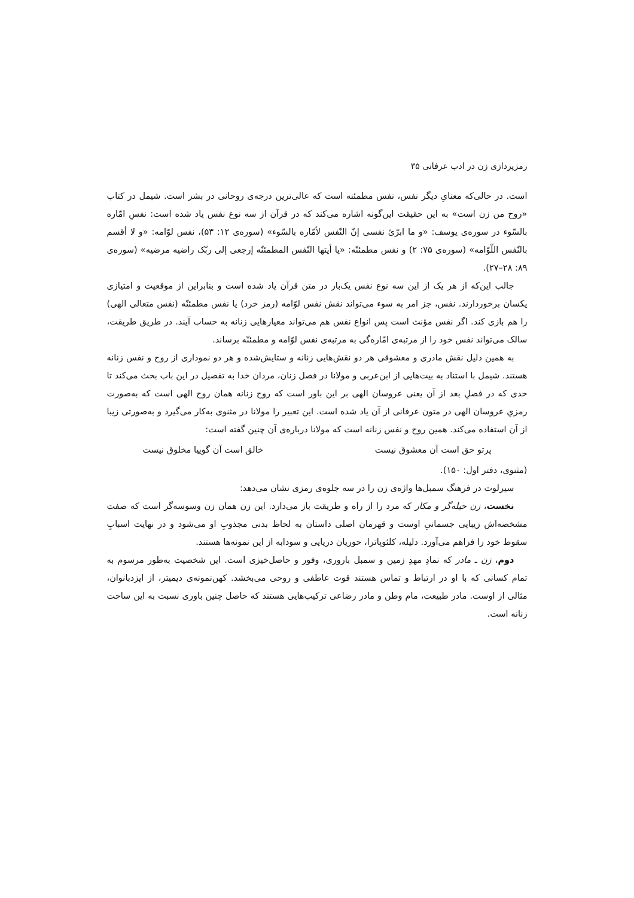رمزپردازی زن در ادب عرفانی ۳۵
است. در حالی‌که معنایِ دیگر نفس، نفس مطمئنه است که عالی‌ترین درجه‌ی روحانی در بشر است. شیمل در کتاب «روح من زن است» به این حقیقت این‌گونه اشاره می‌کند که در قرآن از سه نوع نفس یاد شده است: نفسِ امّاره بالسّوء در سوره‌ی یوسف: «و ما ابرّئ نفسی إنّ النّفس لأمّاره بالسّوء» (سوره‌ی ۱۲: ۵۳)، نفس لوّامه: «و لا أقسم بالنّفس اللّوّامه» (سوره‌ی ۷۵: ۲) و نفس مطمئنّه: «یا أیتها النّفس المطمئنّه إرجعی إلی ربّک راضیه مرضیه» (سوره‌ی ۸۹: ۲۸–۲۷).
جالب این‌که از هر یک از این سه نوع نفس یک‌بار در متن قرآن یاد شده است و بنابراین از موقعیت و امتیازی یکسان برخوردارند. نفس، جز امر به سوء می‌تواند نقش نفس لوّامه (رمز خرد) یا نفس مطمئنّه (نفس متعالی الهی) را هم بازی کند. اگر نفس مؤنث است پس انواع نفس هم می‌تواند معیارهایی زنانه به حساب آیند. در طریق طریقت، سالک می‌تواند نفس خود را از مرتبه‌ی امّاره‌گی به مرتبه‌ی نفس لوّامه و مطمئنّه برساند.
به همین دلیل نقش مادری و معشوقی هر دو نقش‌هایی زنانه و ستایش‌شده و هر دو نموداری از روح و نفس زنانه هستند. شیمل با استناد به بیت‌هایی از ابن‌عربی و مولانا در فصل زنان، مردان خدا به تفصیل در این باب بحث می‌کند تا حدی که در فصلِ بعد از آن یعنی عروسان الهی بر این باور است که روح زنانه همان روح الهی است که به‌صورت رمزیِ عروسان الهی در متون عرفانی از آن یاد شده است. این تعبیر را مولانا در مثنوی به‌کار می‌گیرد و به‌صورتی زیبا از آن استفاده می‌کند. همین روح و نفس زنانه است که مولانا درباره‌ی آن چنین گفته است:
پرتو حق است آن معشوق نیست خالق است آن گوییا مخلوق نیست
(مثنوی، دفتر اول: ۱۵۰).
سیرلوت در فرهنگ سمبل‌ها واژه‌ی زن را در سه جلوه‌ی رمزی نشان می‌دهد:
نخست، زن حیله‌گر و مکار که مرد را از راه و طریقت باز می‌دارد. این زن همان زن وسوسه‌گر است که صفت مشخصه‌اش زیبایی جسمانیِ اوست و قهرمان اصلی داستان به لحاظ بدنی مجذوبِ او می‌شود و در نهایت اسبابِ سقوط خود را فراهم می‌آورد. دلیله، کلئوپاترا، حوریان دریایی و سودابه از این نمونه‌ها هستند.
دوم، زن ـ مادر که نمادِ مهدِ زمین و سمبل باروری، وفور و حاصل‌خیزی است. این شخصیت به‌طور مرسوم به تمام کسانی که با او در ارتباط و تماس هستند قوت عاطفی و روحی می‌بخشد. کهن‌نمونه‌ی دیمیتر، از ایزدبانوان، مثالی از اوست. مادر طبیعت، مام وطن و مادر رضاعی ترکیب‌هایی هستند که حاصل چنین باوری نسبت به این ساحت زنانه است.